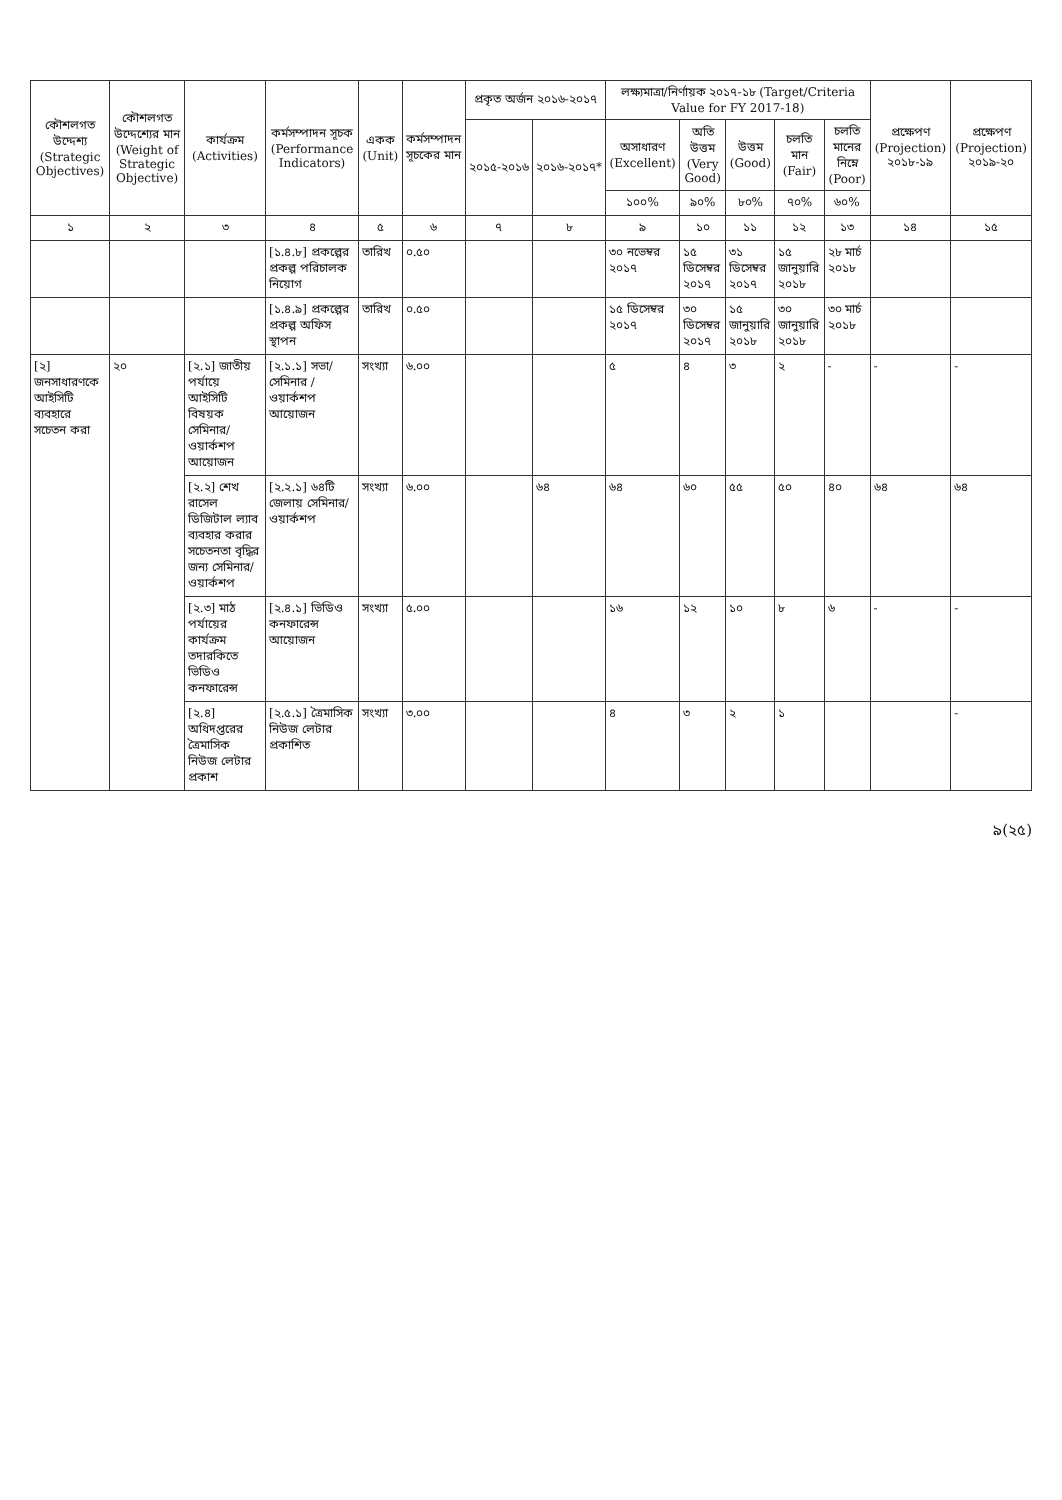| কৌশলগত উদ্দেশ্য (Strategic Objectives) | কৌশলগত উদ্দেশ্যের মান (Weight of Strategic Objective) | কার্যক্রম (Activities) | কর্মসম্পাদন সূচক (Performance Indicators) | একক (Unit) | কর্মসম্পাদন সূচকের মান | প্রকৃত অর্জন ২০১৬-২০১৭ | | লক্ষ্যমাত্রা/নির্ণায়ক ২০১৭-১৮ (Target/Criteria Value for FY 2017-18) | | | | | প্রক্ষেপণ (Projection) ২০১৮-১৯ | প্রক্ষেপণ (Projection) ২০১৯-২০ |
| --- | --- | --- | --- | --- | --- | --- | --- | --- | --- | --- | --- | --- | --- | --- |
| | | | | | | ২০১৫-২০১৬ | ২০১৬-২০১৭* | অসাধারণ (Excellent) | অতি উত্তম (Very Good) | উত্তম (Good) | চলতি মান (Fair) | চলতি মানের নিম্নে (Poor) | | |
| | | | | | | | | ১০০% | ৯০% | ৮০% | ৭০% | ৬০% | | |
| ১ | ২ | ৩ | ৪ | ৫ | ৬ | ৭ | ৮ | ৯ | ১০ | ১১ | ১২ | ১৩ | ১৪ | ১৫ |
| | | | [১.৪.৮] প্রকল্পের প্রকল্প পরিচালক নিয়োগ | তারিখ | ০.৫০ | | | ৩০ নভেম্বর ২০১৭ | ১৫ ডিসেম্বর ২০১৭ | ৩১ ডিসেম্বর ২০১৭ | ১৫ জানুয়ারি ২০১৮ | ২৮ মার্চ ২০১৮ | | |
| | | | [১.৪.৯] প্রকল্পের প্রকল্প অফিস স্থাপন | তারিখ | ০.৫০ | | | ১৫ ডিসেম্বর ২০১৭ | ৩০ ডিসেম্বর ২০১৭ | ১৫ জানুয়ারি ২০১৮ | ৩০ জানুয়ারি ২০১৮ | ৩০ মার্চ ২০১৮ | | |
| [২] জনসাধারণকে আইসিটি ব্যবহারে সচেতন করা | ২০ | [২.১] জাতীয় পর্যায়ে আইসিটি বিষয়ক সেমিনার/ ওয়ার্কশপ আয়োজন | [২.১.১] সভা/সেমিনার /ওয়ার্কশপ আয়োজন | সংখ্যা | ৬.০০ | | | ৫ | ৪ | ৩ | ২ | - | - | - |
| | | [২.২] শেখ রাসেল ডিজিটাল ল্যাব ব্যবহার করার সচেতনতা বৃদ্ধির জন্য সেমিনার/ ওয়ার্কশপ | [২.২.১] ৬৪টি জেলায় সেমিনার/ওয়ার্কশপ | সংখ্যা | ৬.০০ | | ৬৪ | ৬৪ | ৬০ | ৫৫ | ৫০ | ৪০ | ৬৪ | ৬৪ |
| | | [২.৩] মাঠ পর্যায়ের কার্যক্রম তদারকিতে ভিডিও কনফারেন্স | [২.৪.১] ভিডিও কনফারেন্স আয়োজন | সংখ্যা | ৫.০০ | | | ১৬ | ১২ | ১০ | ৮ | ৬ | - | - |
| | | [২.৪] অধিদপ্তরের ত্রৈমাসিক নিউজ লেটার প্রকাশ | [২.৫.১] ত্রৈমাসিক নিউজ লেটার প্রকাশিত | সংখ্যা | ৩.০০ | | | ৪ | ৩ | ২ | ১ | | | - |
৯(২৫)